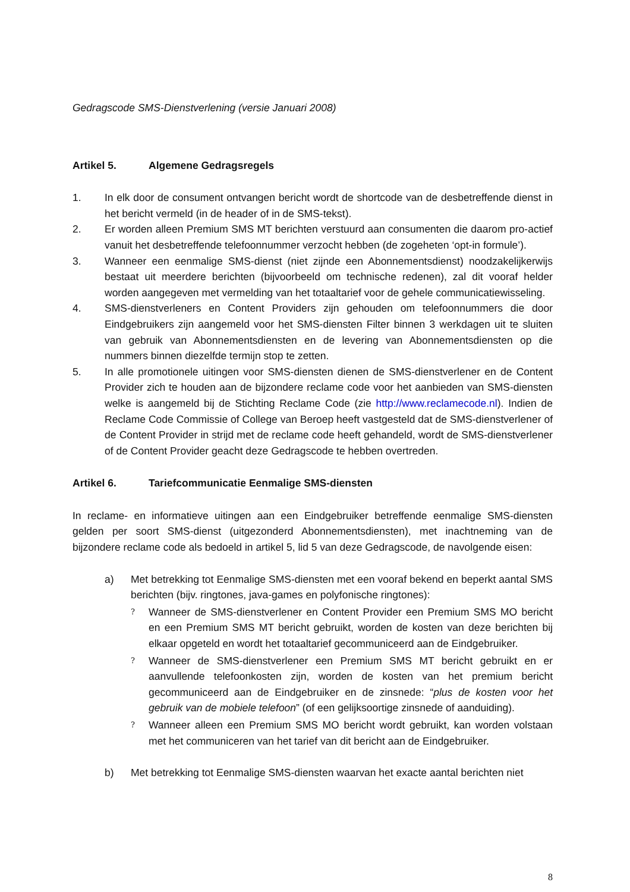Gedragscode SMS-Dienstverlening (versie Januari 2008)
Artikel 5. Algemene Gedragsregels
1. In elk door de consument ontvangen bericht wordt de shortcode van de desbetreffende dienst in het bericht vermeld (in de header of in de SMS-tekst).
2. Er worden alleen Premium SMS MT berichten verstuurd aan consumenten die daarom pro-actief vanuit het desbetreffende telefoonnummer verzocht hebben (de zogeheten ‘opt-in formule’).
3. Wanneer een eenmalige SMS-dienst (niet zijnde een Abonnementsdienst) noodzakelijkerwijs bestaat uit meerdere berichten (bijvoorbeeld om technische redenen), zal dit vooraf helder worden aangegeven met vermelding van het totaaltarief voor de gehele communicatiewisseling.
4. SMS-dienstverleners en Content Providers zijn gehouden om telefoonnummers die door Eindgebruikers zijn aangemeld voor het SMS-diensten Filter binnen 3 werkdagen uit te sluiten van gebruik van Abonnementsdiensten en de levering van Abonnementsdiensten op die nummers binnen diezelfde termijn stop te zetten.
5. In alle promotionele uitingen voor SMS-diensten dienen de SMS-dienstverlener en de Content Provider zich te houden aan de bijzondere reclame code voor het aanbieden van SMS-diensten welke is aangemeld bij de Stichting Reclame Code (zie http://www.reclamecode.nl). Indien de Reclame Code Commissie of College van Beroep heeft vastgesteld dat de SMS-dienstverlener of de Content Provider in strijd met de reclame code heeft gehandeld, wordt de SMS-dienstverlener of de Content Provider geacht deze Gedragscode te hebben overtreden.
Artikel 6. Tariefcommunicatie Eenmalige SMS-diensten
In reclame- en informatieve uitingen aan een Eindgebruiker betreffende eenmalige SMS-diensten gelden per soort SMS-dienst (uitgezonderd Abonnementsdiensten), met inachtneming van de bijzondere reclame code als bedoeld in artikel 5, lid 5 van deze Gedragscode, de navolgende eisen:
a) Met betrekking tot Eenmalige SMS-diensten met een vooraf bekend en beperkt aantal SMS berichten (bijv. ringtones, java-games en polyfonische ringtones):
? Wanneer de SMS-dienstverlener en Content Provider een Premium SMS MO bericht en een Premium SMS MT bericht gebruikt, worden de kosten van deze berichten bij elkaar opgeteld en wordt het totaaltarief gecommuniceerd aan de Eindgebruiker.
? Wanneer de SMS-dienstverlener een Premium SMS MT bericht gebruikt en er aanvullende telefoonkosten zijn, worden de kosten van het premium bericht gecommuniceerd aan de Eindgebruiker en de zinsnede: “plus de kosten voor het gebruik van de mobiele telefoon” (of een gelijksoortige zinsnede of aanduiding).
? Wanneer alleen een Premium SMS MO bericht wordt gebruikt, kan worden volstaan met het communiceren van het tarief van dit bericht aan de Eindgebruiker.
b) Met betrekking tot Eenmalige SMS-diensten waarvan het exacte aantal berichten niet
8